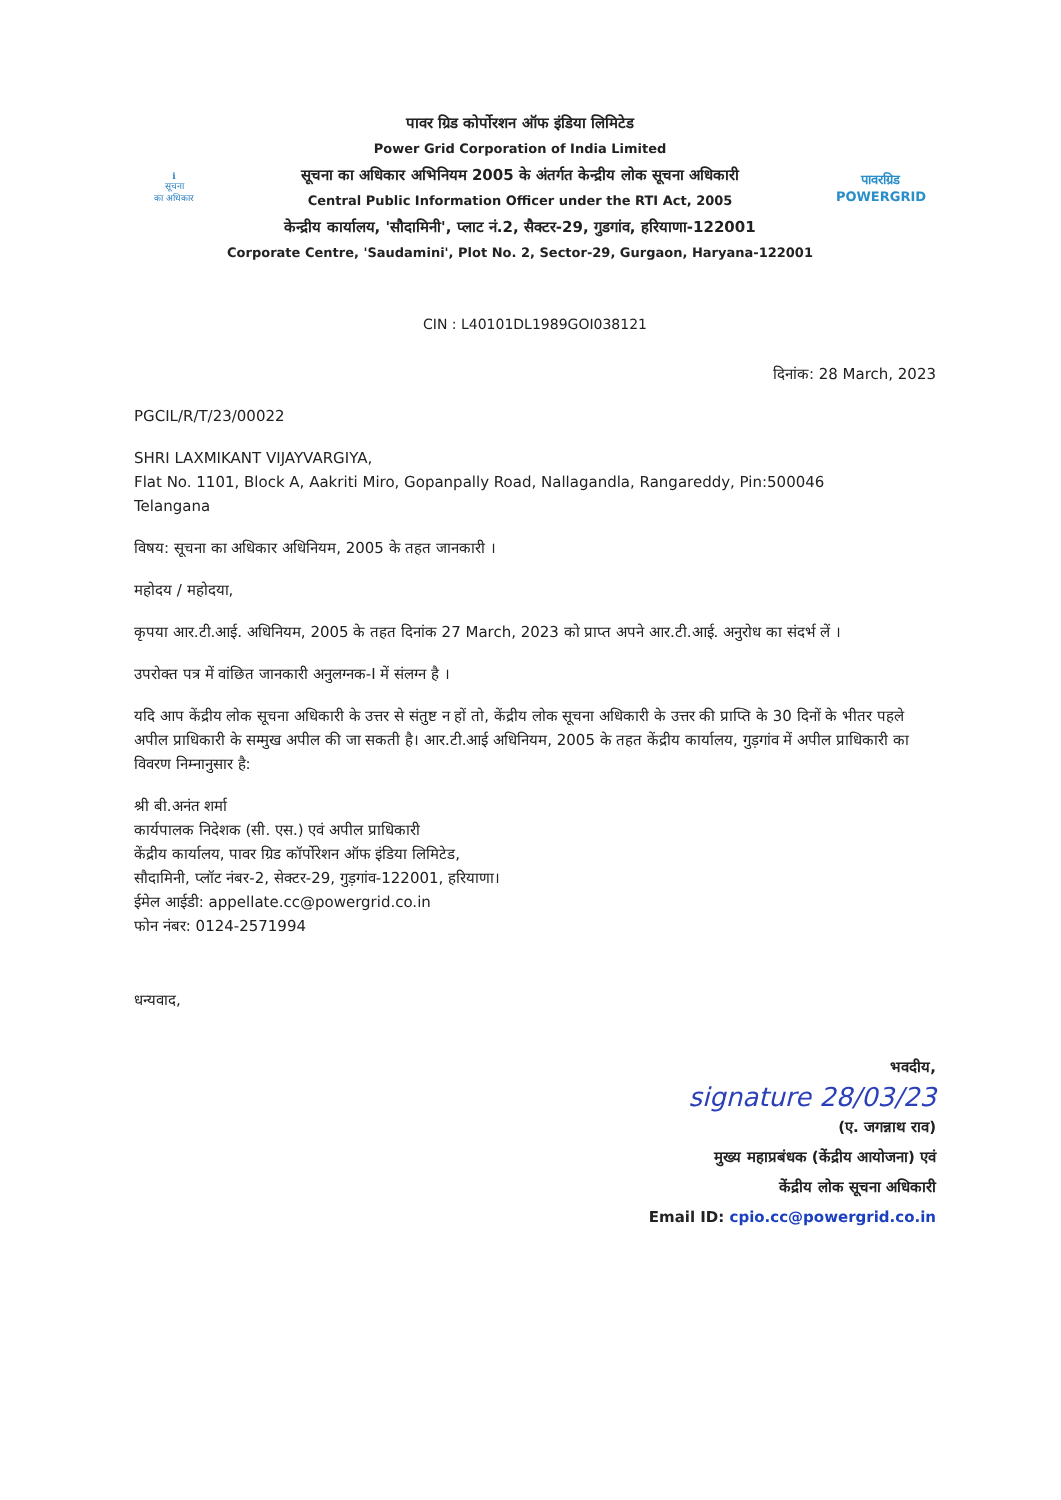ℹ
सूचना
का अधिकार
पावर ग्रिड कोर्पोरशन ऑफ इंडिया लिमिटेड
Power Grid Corporation of India Limited
सूचना का अधिकार अभिनियम 2005 के अंतर्गत केन्द्रीय लोक सूचना अधिकारी
Central Public Information Officer under the RTI Act, 2005
केन्द्रीय कार्यालय, 'सौदामिनी', प्लाट नं.2, सैक्टर-29, गुडगांव, हरियाणा-122001
Corporate Centre, 'Saudamini', Plot No. 2, Sector-29, Gurgaon, Haryana-122001
पावरग्रिड
POWERGRID
CIN : L40101DL1989GOI038121
दिनांक: 28 March, 2023
PGCIL/R/T/23/00022
SHRI LAXMIKANT VIJAYVARGIYA,
Flat No. 1101, Block A, Aakriti Miro, Gopanpally Road, Nallagandla, Rangareddy, Pin:500046
Telangana
विषय: सूचना का अधिकार अधिनियम, 2005 के तहत जानकारी ।
महोदय / महोदया,
कृपया आर.टी.आई. अधिनियम, 2005 के तहत दिनांक 27 March, 2023 को प्राप्त अपने आर.टी.आई. अनुरोध का संदर्भ लें ।
उपरोक्त पत्र में वांछित जानकारी अनुलग्नक-I में संलग्न है ।
यदि आप केंद्रीय लोक सूचना अधिकारी के उत्तर से संतुष्ट न हों तो, केंद्रीय लोक सूचना अधिकारी के उत्तर की प्राप्ति के 30 दिनों के भीतर पहले अपील प्राधिकारी के सम्मुख अपील की जा सकती है। आर.टी.आई अधिनियम, 2005 के तहत केंद्रीय कार्यालय, गुड़गांव में अपील प्राधिकारी का विवरण निम्नानुसार है:
श्री बी.अनंत शर्मा
कार्यपालक निदेशक (सी. एस.) एवं अपील प्राधिकारी
केंद्रीय कार्यालय, पावर ग्रिड कॉर्पोरेशन ऑफ इंडिया लिमिटेड,
सौदामिनी, प्लॉट नंबर-2, सेक्टर-29, गुड़गांव-122001, हरियाणा।
ईमेल आईडी: appellate.cc@powergrid.co.in
फोन नंबर: 0124-2571994
धन्यवाद,
भवदीय,
signature 28/03/23
(ए. जगन्नाथ राव)
मुख्य महाप्रबंधक (केंद्रीय आयोजना) एवं
केंद्रीय लोक सूचना अधिकारी
Email ID: cpio.cc@powergrid.co.in